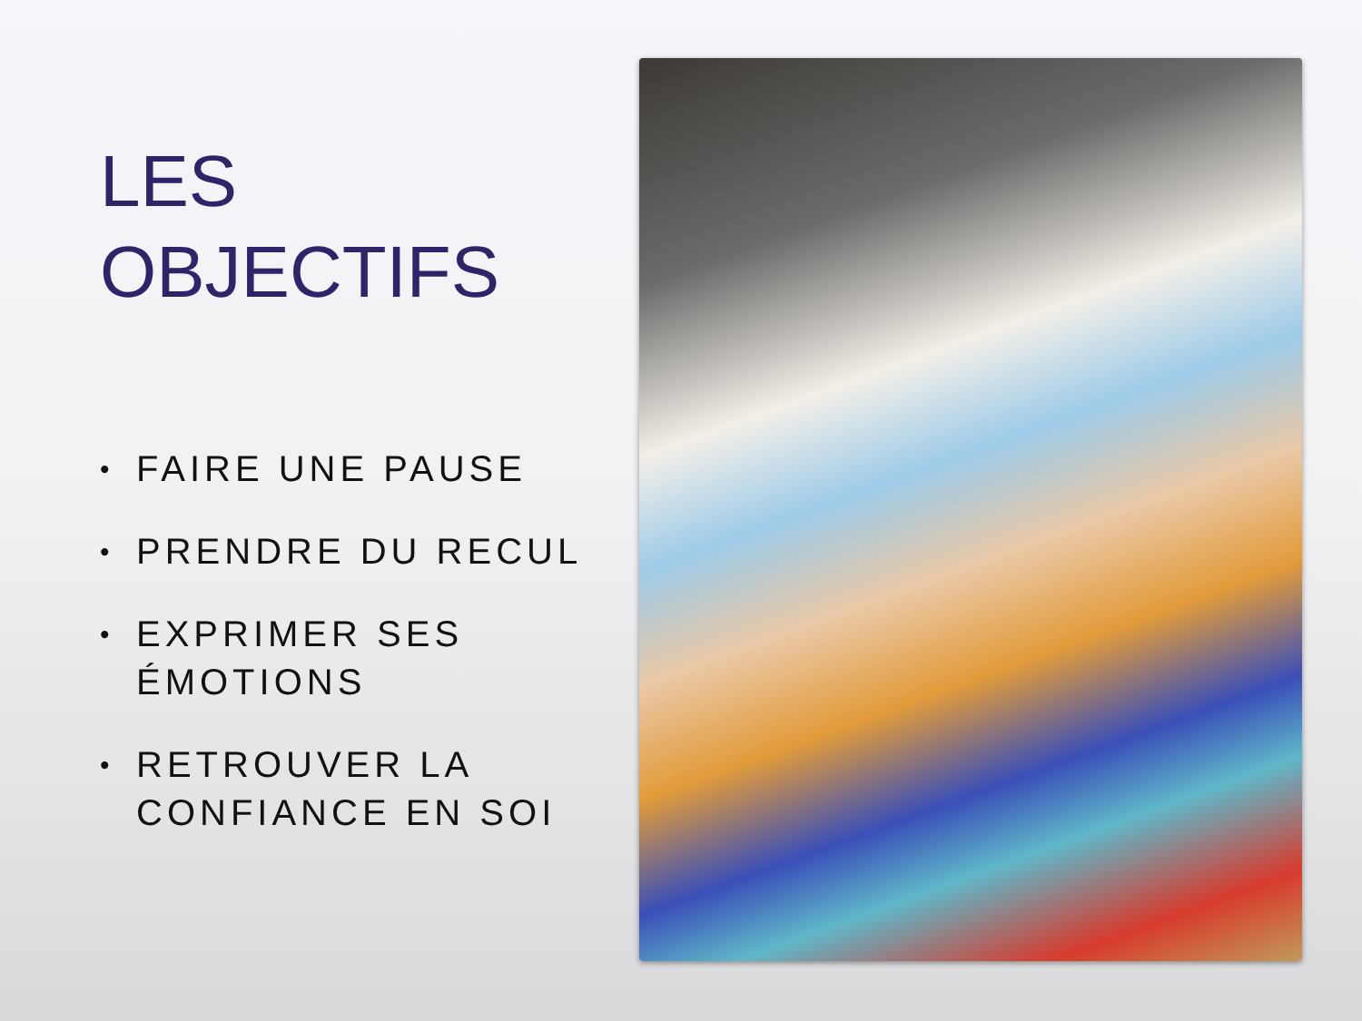LES
OBJECTIFS
• FAIRE UNE PAUSE
• PRENDRE DU RECUL
• EXPRIMER SES ÉMOTIONS
• RETROUVER LA CONFIANCE EN SOI